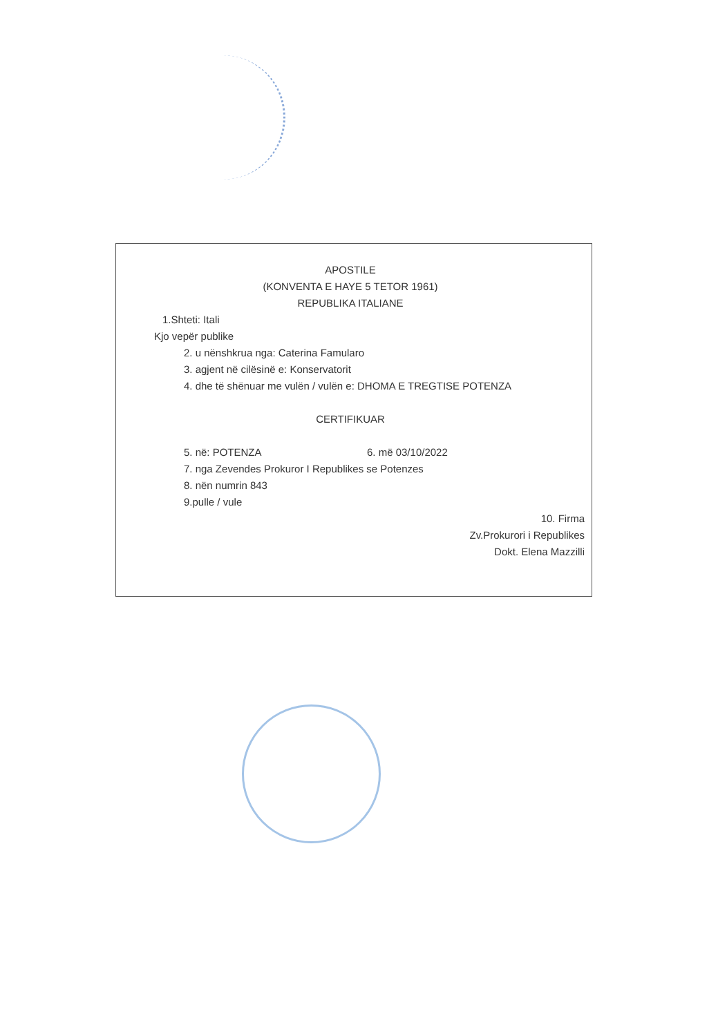APOSTILE
(KONVENTA E HAYE 5 TETOR 1961)
REPUBLIKA ITALIANE
1.Shteti: Itali
Kjo vepër publike
2. u nënshkrua nga: Caterina Famularo
3. agjent në cilësinë e: Konservatorit
4. dhe të shënuar me vulën / vulën e: DHOMA E TREGTISE POTENZA
CERTIFIKUAR
5. në: POTENZA 6. më 03/10/2022
7. nga Zevendes Prokuror I Republikes se Potenzes
8. nën numrin 843
9.pulle / vule
10. Firma
Zv.Prokurori i Republikes
Dokt. Elena Mazzilli